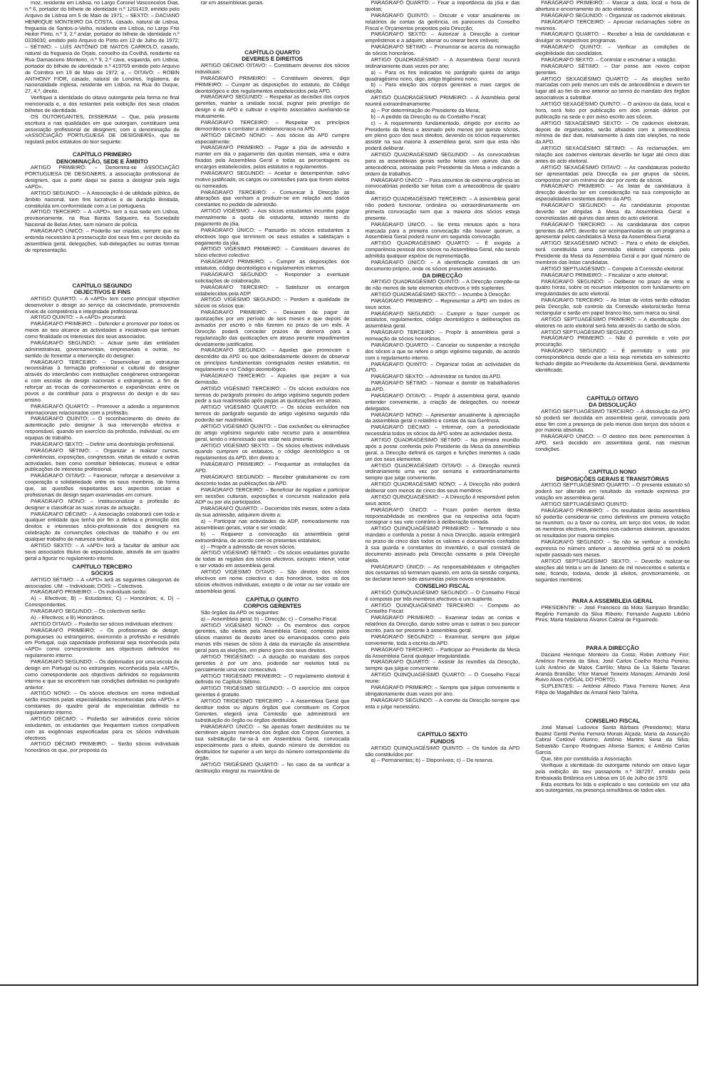moz, residente em Lisboa, no Largo Coronel Vasconcelos Dias, n.º 6, portador do bilhete de identidade n.º 1201419, emitido pelo Arquivo de Lisboa em 5 de Maio de 1971; – SEXTO: – DACIANO HENRIQUE MONTEIRO DA COSTA, casado, natural de Lisboa, freguesia de Santos-o-Velho, residente em Lisboa, no Largo Frei Heitor Pinto, n.º 3, 2.º andar, portador do bilhete de identidade n.º 0339030, emitido pelo Arquivo do Porto em 12 de Julho de 1972; – SÉTIMO: – LUÍS ANTÓNIO DE MATOS CARROLO, casado, natural da freguesia de Orjais, concelho da Covilhã, residente na Rua Damasceno Monteiro, n.º 9, 2.º cave, esquerda, em Lisboa, portador do bilhete de identidade n.º 419769 emitido pelo Arquivo de Coimbra em 19 de Maio de 1972; e, – OITAVO: – ROBIN ANTHONY FIOR, casado, natural de Londres, Inglaterra, de nacionalidade inglesa, residente em Lisboa, na Rua do Duque, 27, 4.º, direito.
Verifiquei a identidade do oitavo outorgante pela forma no final mencionada e, a dos restantes pela exibição dos seus citados bilhetes de identidade.
OS OUTORGANTES, DISSERAM: – Que, pela presente escritura e nas qualidades em que outorgam, constituem uma associação profissional de designers, com a denominação de «ASSOCIAÇÃO PORTUGUESA DE DESIGNERS», que se regulará pelos estatutos do teor seguinte:
CAPÍTULO PRIMEIRO
DENOMINAÇÃO, SEDE E ÂMBITO
ARTIGO PRIMEIRO: – Denomina-se ASSOCIAÇÃO PORTUGUESA DE DESIGNERS, a associação profissional de designers, que a partir daqui se passa a designar pela sigla «APD».
ARTIGO SEGUNDO: – A Associação é de utilidade pública, de âmbito nacional, sem fins lucrativos e de duração ilimitada, constituída em conformidade com a Lei portuguesa.
ARTIGO TERCEIRO: – A «APD», tem a sua sede em Lisboa, provisoriamente, na Rua Barata Salgueiro, na Sociedade Nacional de Belas Artes, sem número de polícia.
PARÁGRAFO ÚNICO: – Poderão ser criadas, sempre que se entenda necessário à prossecução dos seus fins e por decisão da assembleia geral, delegações, sub-delegações ou outras formas de representação.
CAPÍTULO SEGUNDO
OBJECTIVOS E FINS
ARTIGO QUARTO: – A «APD» tem como principal objectivo desenvolver o design ao serviço da colectividade, promovendo níveis de competência e integridade profissional.
ARTIGO QUINTO: – A «APD» procurará:
PARÁGRAFO PRIMEIRO: – Defender e promover por todos os meios ao seu alcance as actividades e iniciativas que tenham como finalidade os interesses dos seus associados.
PARÁGRAFO SEGUNDO: – Actuar junto das entidades administrativas, governamentais, empresariais e outras, no sentido de fomentar a intervenção do designer.
PARÁGRAFO TERCEIRO: – Desenvolver as estruturas necessárias à formação profissional e cultural do designer através do intercâmbio com instituições congéneres estrangeiras e com escolas de design nacionais e estrangeiras, a fim de reforçar as trocas de conhecimentos e experiências entre os povos e de contribuir para o progresso do design e do seu ensino.
PARÁGRAFO QUARTO: – Promover a adesão a organismos internacionais relacionados com a profissão.
PARÁGRAFO QUINTO: – O reconhecimento do direito de autenticação pelo designer à sua intervenção efectiva e responsável, quando em exercício da profissão, individual, ou em equipas de trabalho.
PARÁGRAFO SEXTO: – Definir uma deontologia profissional.
PARÁGRAFO SÉTIMO: – Organizar e realizar cursos, conferências, exposições, congressos, visitas de estudo e outras actividades, bem como constituir bibliotecas, museus e editar publicações de interesse profissional.
PARÁGRAFO OITAVO: – Favorecer, reforçar e desenvolver a cooperação e solidariedade entre os seus membros, de forma que, as questões respeitantes aos aspectos sociais e profissionais do design sejam examinadas em comum.
PARÁGRAFO NONO: – Institucionalizar a profissão do designer e classificar as suas zonas de actuação.
PARÁGRAFO DÉCIMO: – A Associação colaborará com toda e qualquer entidade que tenha por fim a defesa e promoção dos direitos e interesses sócio-profissionais dos designers na celebração de convenções colectivas de trabalho e ou em qualquer trabalho de natureza sindical.
ARTIGO SEXTO: – A «APD» terá a facultar de atribuir aos seus associados títulos de especialidade, através de um quadro geral a figurar no regulamento interno.
CAPÍTULO TERCEIRO
SÓCIOS
ARTIGO SÉTIMO: – A «APD» terá as seguintes categorias de associados: UM: – Individuais; DOIS: – Colectivos.
PARÁGRAFO PRIMEIRO: – Os individuais serão:
A) – Efectivos; B) – Estudantes; C) – Honorários; e, D) – Correspondentes.
PARÁGRAFO SEGUNDO: – Os colectivos serão:
A) – Efectivos; e B) Honorários.
ARTIGO OITAVO: – Poderão ser sócios individuais efectivos:
PARÁGRAFO PRIMEIRO: – Os profissionais de design, portugueses ou estrangeiros, exercendo a profissão e residindo em Portugal, cuja capacidade profissional seja reconhecida pela «APD» como correspondente aos objectivos definidos no regulamento interno.
PARÁGRAFO SEGUNDO: – Os diplomados por uma escola de design em Portugal ou no estrangeiro, reconhecida pela «APD», como correspondente aos objectivos definidos no regulamento interno e que se encontrem nas condições definidas no parágrafo anterior.
ARTIGO NONO: – Os sócios efectivos em nome individual serão inscritos pelas especialidades reconhecidas pela «APD» e constantes do quadro geral de especialistas definido no regulamento interno.
ARTIGO DÉCIMO: – Poderão ser admitidos como sócios estudantes, os estudantes que frequentem cursos compatíveis com as exigências especificadas para os sócios individuais efectivos.
ARTIGO DÉCIMO PRIMEIRO: – Serão sócios individuais honorários os que, por proposta da
rar em assembleias gerais.
CAPÍTULO QUARTO
DEVERES E DIREITOS
ARTIGO DÉCIMO OITAVO: – Constituem deveres dos sócios individuais:
PARÁGRAFO PRIMEIRO: – Constituem deveres, digo PRIMEIRO: – Cumprir as disposições do estatuto, do Código deontológico e dos regulamentos estabelecidos pela APD.
PARÁGRAFO SEGUNDO: – Respeitar as decisões dos corpos gerentes, manter a unidade social, pugnar pelo prestígio do design e da APD e cultivar o espírito associativo auxiliando-se mutuamente.
PARÁGRAFO TERCEIRO: – Respeitar os princípios democráticos e combater a antidemocracia na APD.
ARTIGO DÉCIMO NONO: – Aos sócios da APD cumpre especialmente:
PARÁGRAFO PRIMEIRO: – Pagar a jóia de admissão e manter em dia o pagamento das quotas mensais, uma e outra fixadas pela Assembleia Geral e todas as percentagens ou encargos estabelecidos, pelos estatutos e regulamentos.
PARÁGRAFO SEGUNDO: – Aceitar e desempenhar, salvo motivo justificado, os cargos ou comissões para que forem eleitos ou nomeados.
PARÁGRAFO TERCEIRO: – Comunicar à Direcção as alterações que venham a produzir-se em relação aos dados constantes no pedido de admissão.
ARTIGO VIGÉSIMO: – Aos sócios estudantes incumbe pagar mensalmente a quota de estudante, estando isento do pagamento de jóia.
PARÁGRAFO ÚNICO: – Passarão os sócios estudantes a efectivos logo que terminem os seus estudos e satisfaçam o pagamento da jóia.
ARTIGO VIGÉSIMO PRIMEIRO: – Constituem deveres do sócio efectivo colectivo:
PARÁGRAFO PRIMEIRO: – Cumprir as disposições dos estatutos, código deontológico e regulamentos internos.
PARÁGRAFO SEGUNDO: – Responder a eventuais solicitações de colaboração.
PARÁGRAFO TERCEIRO: – Satisfazer os encargos estabelecidos pela ADP.
ARTIGO VIGÉSIMO SEGUNDO: – Perdem a qualidade de sócios os sócios que:
PARÁGRAFO PRIMEIRO: – Deixarem de pagar as quotizações por um período de seis meses e que depois de avisados por escrito o não fizerem no prazo de um mês. A Direcção poderá conceder prazos de demora para a regularização das quotizações em atraso perante impedimentos devidamente justificados.
PARÁGRAFO SEGUNDO: – Aqueles que promovam o descrédito da APD ou que deliberadamente deixem de observar os princípios fundamentais consignados nestes estatutos, no regulamento e no Código deontológico.
PARÁGRAFO TERCEIRO: – Aqueles que peçam a sua demissão.
ARTIGO VIGÉSIMO TERCEIRO: – Os sócios excluídos nos termos do parágrafo primeiro do artigo vigésimo segundo podem pedir a sua readmissão após pagas as quotizações em atraso.
ARTIGO VIGÉSIMO QUARTO: – Os sócios excluídos nos termos do parágrafo segundo do artigo vigésimo segundo não poderão ser readmitidos.
ARTIGO VIGÉSIMO QUINTO: – Das exclusões ou eliminações do artigo vigésimo segundo cabe recurso para a assembleia geral, tendo o interessado que estar nela presente.
ARTIGO VIGÉSIMO SEXTO: – Os sócios efectivos individuais quando cumprem os estatutos, o código deontológico e os regulamentos da APD, têm direito a:
PARÁGRAFO PRIMEIRO: – Frequentar as instalações da APD.
PARÁGRAFO SEGUNDO: – Receber gratuitamente ou com desconto todas as publicações da APD.
PARÁGRAFO TERCEIRO: – Beneficiar de regalias e participar em sessões culturais, exposições e concursos realizados pela ADP ou por ela participados.
PARÁGRAFO QUARTO: – Decorridos três meses, sobre a data da sua admissão, adquirem direito a:
a) – Participar nas actividades da ADP, nomeadamente nas assembleias gerais, votar e ser votado;
b) – Requerer a convocação da assembleia geral extraordinária, de acordo com os presentes estatutos;
c) – Propôr a admissão de novos sócios.
ARTIGO VIGÉSIMO SÉTIMO: – Os sócios estudantes gozarão de todas as regalias dos sócios efectivos, excepto: intervir, votar e ser votado em assembleia geral.
ARTIGO VIGÉSIMO OITAVO: – São direitos dos sócios efectivos em nome colectivo e dos honorários, todos os dos sócios efectivos individuais, excepto o de votar ou ser votado em assembleia geral.
CAPÍTULO QUINTO
CORPOS GERENTES
São órgãos da APD os seguintes:
a) – Assembleia geral; b) – Direcção; c) – Conselho Fiscal.
ARTIGO VIGÉSIMO NONO: – Os membros dos corpos gerentes, são eleitos pela Assembleia Geral, composta pelos sócios maiores de dezoito anos ou emancipados. como pelo menos três meses de sócio à data da marcação da assembleia geral para as eleições, em pleno gozo dos seus direitos.
ARTIGO TRIGÉSIMO: – A duração do mandato dos corpos gerentes é por um ano, podendo ser reeleitos total ou parcialmente uma vez consecutiva.
ARTIGO TRIGÉSIMO PRIMEIRO: – O regulamento eleitoral é definido no Capítulo Sétimo.
ARTIGO TRIGÉSIMO SEGUNDO: – O exercício dos corpos gerentes é gratuito.
ARTIGO TRIGÉSIMO TERCEIRO: – A Assembleia Geral que destituir todos ou alguns órgãos que constituem os Corpos Gerentes, elegerá uma Comissão que administrará em substituição do órgão ou órgãos destituídos.
PARÁGRAFO ÚNICO: – Se apenas foram destituídos ou se demitirem alguns membros dos órgãos dos Corpos Gerentes, a sua substituição far-se-á em Assembleia Geral, convocada especialmente para o efeito, quando número de demitidos ou destituídos for superior a um terço do número correspondente do órgão.
ARTIGO TRIGÉSIMO QUARTO: – No caso de se verificar a destituição integral ou maioritária de
PARÁGRAFO QUARTO: – Fixar a importância da jóia e das quotas;
PARÁGRAFO QUINTO: – Discutir e votar anualmente os relatórios de contas da gerência, os pareceres do Conselho Fiscal e Orçamentos propostos pela Direcção;
PARÁGRAFO SEXTO: – Autorizar a Direcção a contrair empréstimos e a adquirir, alienar ou onerar bens imóveis;
PARÁGRAFO SÉTIMO: – Pronunciar-se acerca da nomeação de sócios honorários.
ARTIGO QUADRAGÉSIMO: – A Assembleia Geral reunirá ordinariamente duas vezes por ano;
a) – Para os fins indicados no parágrafo quinto do artigo quadragésimo nono, digo, artigo trigésimo nono;
b) – Para eleição dos corpos gerentes e mais cargos de eleição.
ARTIGO QUADRAGÉSIMO PRIMEIRO: – A Assmbleia geral reunirá extraordinariamente:
a) – Por determinação do Presidente da Mesa;
b) – A pedido da Direcção ou do Conselho Fiscal;
c) – A requerimento fundamentado, dirigido por escrito ao Presidente da Mesa e assinado pelo menos por quinze sócios, em pleno gozo dos seus direitos, devendo os sócios requerentes assistir na sua maioria à assembleia geral, sem que esta não poderá deliberar.
ARTIGO QUADRAGÉSIMO SEGUNDO: – As convocatórias para as assembleias gerais serão feitas com quinze dias de antecedência, assinadas pelo Presidente da Mesa e indicando a ordem de trabalhos.
PARÁGRAFO ÚNICO: – Para assuntos de extrema urgência as convocatórias poderão ser feitas com a antecedência de quatro dias.
ARTIGO QUADRAGÉSIMO TERCEIRO: – A assembleia geral não poderá funcionar, ordinária ou extraordinariamente em primeira convocação sem que a maioria dos sócios esteja presente.
PARÁGRAFO ÚNICO. – Se trinta minutos após a hora marcada para a primeira convocação não houver quorum, a Assembleia Geral poderá reunir em segunda convocação.
ARTIGO QUADRAGÉSIMO QUARTO: – É exigida a comparência pessoal dos sócios na Assembleia Geral, não sendo admitida qualquer espécie de representação.
PARÁGRAFO ÚNICO: – A identificação constará de um documento próprio, onde os sócios presentes assinarão.
DA DIRECÇÃO
ARTIGO QUADRAGÉSIMO QUINTO: – A Direcção compõe-se de não menos de sete elementos efectivos e três suplentes.
ARTIGO QUADRAGÉSIMO SEXTO: – Incumbe à Direcção:
PARÁGRAFO PRIMEIRO: – Representar a APD em todos os seus actos.
PARÁGRAFO SEGUNDO: – Cumprir e fazer cumprir os estatutos, regulamentos, código deontológico e deliberações da assembleia geral.
PARÁGRAFO TERCEIRO: – Propôr à assembleia geral a nomeação de sócios honorários.
PARÁGRAFO QUARTO: – Cancelar ou suspender a inscrição dos sócios a que se refere o artigo vigésimo segundo, de acordo com o regulamento interno.
PARÁGRAFO QUINTO: – Organizar todas as actividades da APD.
PARÁGRAFO SEXTO: – Administrar os fundos da APD.
PARÁGRAFO SÉTIMO: – Nomear e demitir os trabalhadores da APD.
PARÁGRAFO OITAVO: – Propôr à assembleia geral, quando entender conveniente, a criação de delegações, ou nomear delegados.
PARÁGRAFO NONO: – Apresentar anualmente à apreciação da assembleia geral o relatório e contas da sua Gerência.
PARÁGRAFO DÉCIMO: – Informar, com a periodicidade necessária todos os sócios da APD sobre as actividades desta.
ARTIGO QUADRAGÉSIMO SÉTIMO: – Na primeira reunião após a posse conferida pelo Presidente da Mesa da assembleia geral, a Direcção definirá os cargos e funções inerentes a cada um dos seus elementos.
ARTIGO QUADRAGÉSIMO OITAVO: – A Direcção reunirá ordinariamente uma vez por semana e extraordinariamente sempre que julge conveniente.
ARTIGO QUADRAGÉSIMO NONO: – A Direcção não poderá deliberar com menos de cinco dos seus membros.
ARTIGO QUINQUAGÉSIMO: – A Direcção é responsável pelos seus actos.
PARÁGRAFO ÚNICO: – Ficam porém isentos desta responsabilidade os membros que na respectiva acta façam consignar o seu voto contrário à deliberação tomada.
ARTIGO QUINQUAGÉSIMO PRIMEIRO: – Terminado o seu mandato e conferida a posse à nova Direcção, aquela entregará no praso de cinco dias todos os valores e documentos confiados à sua guarda e constantes do inventário, o qual constará de documento assinado pela Direcção cessante e pela Direcção eleita.
PARÁGRAFO ÚNICO: – As responsabilidades e obrigações dos cessantes só terminam quando, em acta da sessão conjunta, se declarar terem sido assumidas pelos novos empossados.
CONSELHO FISCAL
ARTIGO QUINQUAGÉSIMO SEGUNDO: – O Conselho Fiscal é composto por três membros efectivos e um suplente.
ARTIGO QUINQUAGÉSIMO TERCEIRO: – Compete ao Conselho Fiscal:
PARÁGRAFO PRIMEIRO: – Examinar todas as contas e relatórios da Direcção, dando sobre umas e outras o seu parecer escrito, para ser presente à assembleia geral.
PARÁGRAFO SEGUNDO: – Examinar, sempre que julgue conveniente, toda a escrita da APD.
PARÁGRAFO TERCEIRO: – Participar ao Presidente da Mesa da Assembleia Geral qualquer irregularidade.
PARÁGRAFO QUARTO: – Assistir às reuniões da Direcção, sempre que julgue conveniente.
ARTIGO QUINQUAGÉSIMO QUARTO: – O Conselho Fiscal reune:
PARÁGRAFO PRIMEIRO: – Sempre que julgue conveniente e obrigatoriamente duas vezes por ano.
PARÁGRAFO SEGUNDO: – A convite da Direcção sempre que esta o julge necessário.
CAPÍTULO SEXTO
FUNDOS
ARTIGO QUINQUAGÉSIMO QUINTO: – Os fundos da APD são constituídos por:
a) – Permanentes; b) – Disponíveis; c) – De reserva.
PARÁGRAFO PRIMEIRO: – Marcar a data, local e hora de abertura e encerramento do acto eleitoral;
PARÁGRAFO SEGUNDO: – Organizar os cadernos eleitorais.
PARÁGRAFO TERCEIRO: – Apreciar reclamações sobre os mesmos.
PARÁGRAFO QUARTO: – Receber a lista de candidaturas e divulgar os respectivos programas.
PARÁGRAFO QUINTO: – Verificar as condições de elegibilidade dos candidatos.
PARÁGRAFO SEXTO: – Controlar e escrutinar a votação.
PARÁGRAFO SÉTIMO: – Dar posse aos novos corpos gerentes.
ARTIGO SEXAGÉSIMO QUARTO: – As eleições serão marcadas com pelo menos um mês de antecedência e devem ter lugar até ao fim do ano anterior ao termo do mandato dos órgãos associativos a substituir.
ARTIGO SEXAGÉSIMO QUINTO: – O anúncio da data, local e hora, será feito por publicação em dois jornais diários por publicação na sede e por aviso escrito aos sócios.
ARTIGO SEXAGÉSIMO SEXTO: – Os cadernos eleitorais, depois de organizados, serão afixados com a antecedência mínima de dez dias, relativamente à data das eleições, na sede da APD.
ARTIGO SEXAGÉSIMO SÉTIMO: – As reclamações, em relação aos cadernos eleitorais deverão ter lugar até cinco dias antes do acto eleitoral.
ARTIGO SEXAGÉSIMO OITAVO: – As candidaturas poderão ser apresentadas pela Direcção ou por grupos de sócios, compostos por um mínimo de dez por cento de sócios.
PARÁGRAFO PRIMEIRO: – As listas de candidatura à direcção deverão ter em consideração na sua composição as especialidades existentes dentro da APD.
PARÁGRAFO SEGUNDO: – As candidaturas propostas deverão ser dirigidas à Mesa da Assembleia Geral e concretizadas até quinze dias antes do acto eleitoral.
PARÁGRAFO TERCEIRO: – As candidaturas dos corpos gerentes da APD, deverão ser acompanhadas de um programa a apresentar pelos candidatos à Mesa da Assembleia Geral.
ARTIGO SEXAGÉSIMO NONO: – Para o efeito de eleições, será constituída uma comissão eleitoral composta pelo Presidente da Mesa da Assembleia Geral e por igual número de membros das listas candidatas.
ARTIGO SEPTUAGÉSIMO: – Compete à Comissão eleitoral:
PARÁGRAFO PRIMEIRO: – Fiscalizar o acto eleitoral;
PARÁGRAFO SEGUNDO: – Deliberar no prazo de vinte e quatro horas, sobre os recursos interpostos com fundamento em irregularidades do acto eleitoral.
PARÁGRAFO TERCEIRO: – As listas de votos serão editadas pela Direcção, sob controlo da Comissão eleitoral;terão forma rectangular e serão em papel branco liso, sem marca ou sinal.
ARTIGO SEPTUAGÉSIMO PRIMEIRO: – A identificação dos eleitores no acto eleitoral será feita através do cartão de sócio.
ARTIGO SEPTUAGÉSIMO SEGUNDO:
PARÁGRAFO PRIMEIRO: – Não é permitido o voto por procuração.
PARÁGRAFO SEGUNDO: – É permitido o voto por correspondência desde que a lista seja remetida em sobrescrito fechado dirigido ao Presidente da Assembleia Geral, devidamente identificado.
CAPÍTULO OITAVO
DA DISSOLUÇÃO
ARTIGO SEPTUAGÉSIMO TERCEIRO: – A dissolução da APD só poderá ser decidida em assembleia geral, convocada para esse fim com a presença de pelo menos dois terços dos sócios e por maioria absoluta.
PARÁGRAFO ÚNICO: – O destino dos bens pertencentes à APD, será decidido em assembleia geral, nas mesmas condições.
CAPÍTULO NONO
DISPOSIÇÕES GERAIS E TRANSITÓRIAS
ARTIGO SEPTUAGÉSIMO QUARTO: – O presente estatuto só poderá ser alterado em resultado da vontade expressa por votação em assembleia geral.
ARTIGO SEPTUAGÉSIMO QUINTO:
PARÁGRAFO PRIMEIRO: – Os resultados desta assembleia só poderão considerar-se como definitivos em primeira votação se reunirem, ou a favor ou contra, um terço dos votos, de todos os membros efectivos, inscritos nos cadernos eleitorais, apurados os resultados por maioria simples.
PARÁGRAFO SEGUNDO: – Se não se verificar a condição expressa no número anterior a assembleia geral só se poderá repetir passado seis meses.
ARTIGO SEPTUAGÉSIMO SEXTO: – Deverão realizar-se eleições até trinta e um de Janeiro de mil novecentos e setenta e sete, ficando, todavia, desde já eleitos, provisoriamente, os seguintes membros:
PARA A ASSEMBLEIA GERAL
PRESIDENTE: – José Francisco da Mota Sampaio Brandão; Regério Fernando da Silva Ribeiro; Fernando Augusto Libório Pires; Maria Madalena Álvares Cabral de Figueiredo.
PARA A DIRECÇÃO
Daciano Henrique Monteiro da Costa; Robin Anthony Fior; Américo Ferreira da Silva; José Carlos Coelho Rocha Pereira; Luís António de Matos Carrôlo; Maria de La Salette Tavares Aranda Brandão; Vítor Manuel Teixeira Manaças; Armando José Ruivo Alves (VOGAL DO PORTO).
SUPLENTES: – António Alfredo Paiva Ferreira Nunes; Ana Filipa de Magalhães de Amaral Neto Taínha.
CONSELHO FISCAL
José Manuel Ludovice Santa Bárbara (Presidente); Maria Beatriz Gentil Penha Ferreira Morais Alçada; Maria da Assunção Cabral Cordovil Vitorino; António Martins Sena da Silva; Sebastião Campo Rodrigues Afonso Santos; e António Carlos Garcia.
Que, têm por constituída a Associação.
Verifiquei a identidade do outorgante referido em oitavo lugar pela exibição do seu passaporte n.º 387297, emitido pela Embaixada Britânica em Lisboa em 16 de Julho de 1970.
Esta escritura foi lida e explicado o seu conteúdo em voz alta aos outorgantes, na presença simultânea de todos eles.